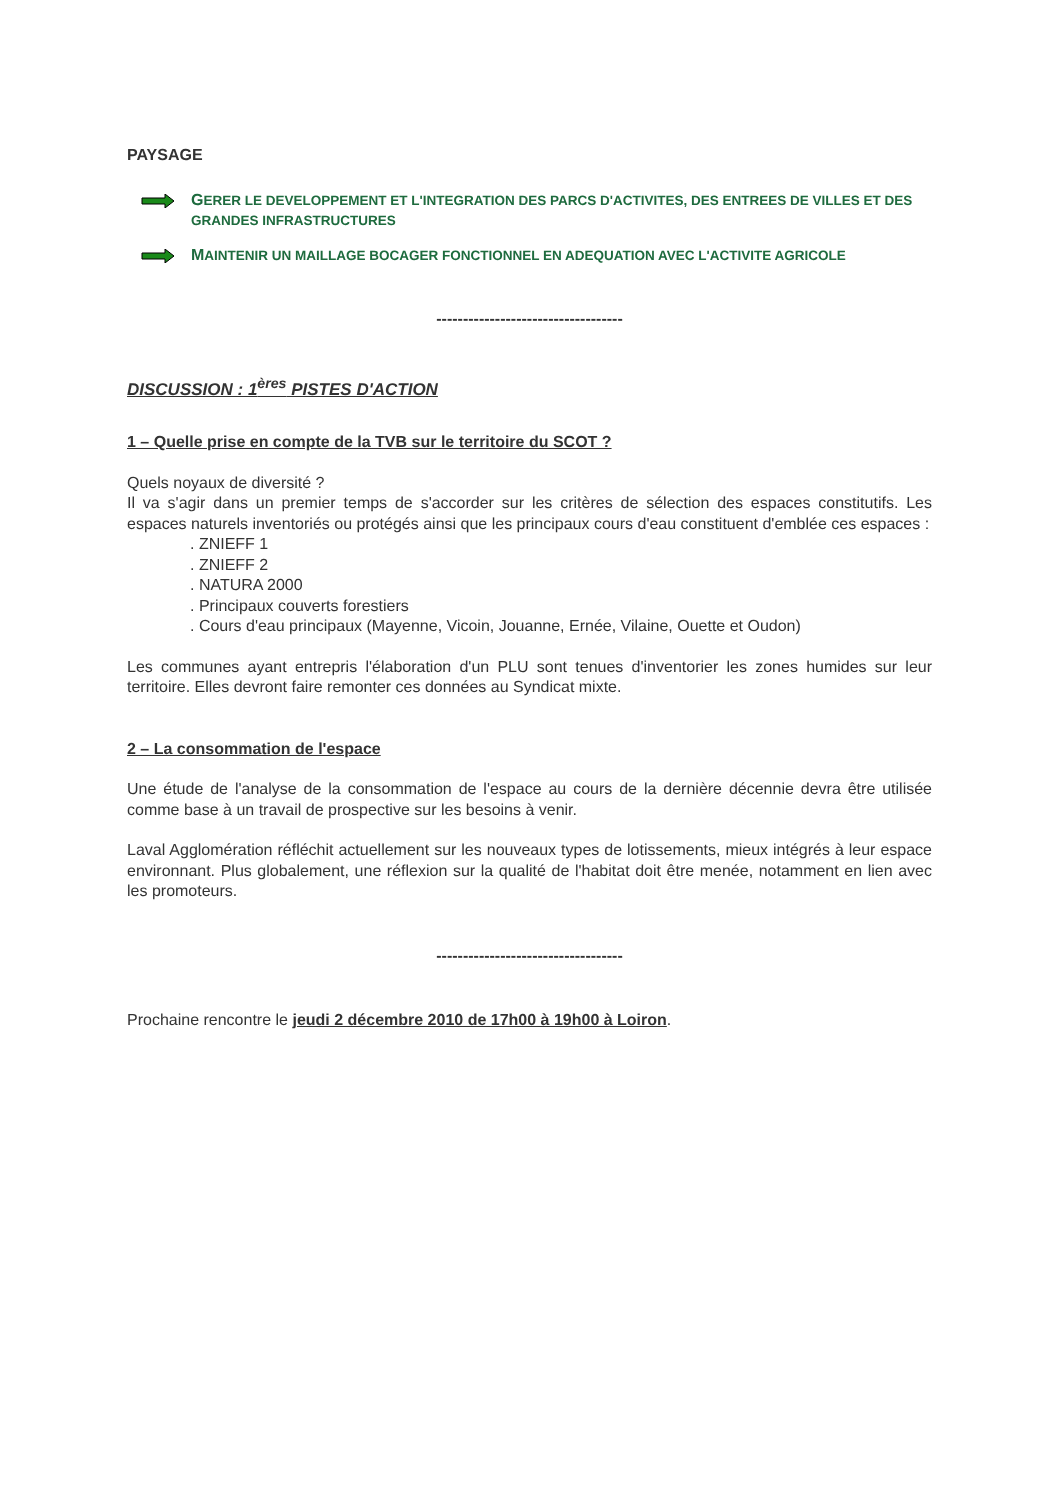PAYSAGE
GERER LE DEVELOPPEMENT ET L'INTEGRATION DES PARCS D'ACTIVITES, DES ENTREES DE VILLES ET DES GRANDES INFRASTRUCTURES
MAINTENIR UN MAILLAGE BOCAGER FONCTIONNEL EN ADEQUATION AVEC L'ACTIVITE AGRICOLE
-----------------------------------
DISCUSSION : 1<sup>ères</sup> PISTES D'ACTION
1 – Quelle prise en compte de la TVB sur le territoire du SCOT ?
Quels noyaux de diversité ?
Il va s'agir dans un premier temps de s'accorder sur les critères de sélection des espaces constitutifs. Les espaces naturels inventoriés ou protégés ainsi que les principaux cours d'eau constituent d'emblée ces espaces :
. ZNIEFF 1
. ZNIEFF 2
. NATURA 2000
. Principaux couverts forestiers
. Cours d'eau principaux (Mayenne, Vicoin, Jouanne, Ernée, Vilaine, Ouette et Oudon)
Les communes ayant entrepris l'élaboration d'un PLU sont tenues d'inventorier les zones humides sur leur territoire. Elles devront faire remonter ces données au Syndicat mixte.
2 – La consommation de l'espace
Une étude de l'analyse de la consommation de l'espace au cours de la dernière décennie devra être utilisée comme base à un travail de prospective sur les besoins à venir.
Laval Agglomération réfléchit actuellement sur les nouveaux types de lotissements, mieux intégrés à leur espace environnant. Plus globalement, une réflexion sur la qualité de l'habitat doit être menée, notamment en lien avec les promoteurs.
-----------------------------------
Prochaine rencontre le jeudi 2 décembre 2010 de 17h00 à 19h00 à Loiron.